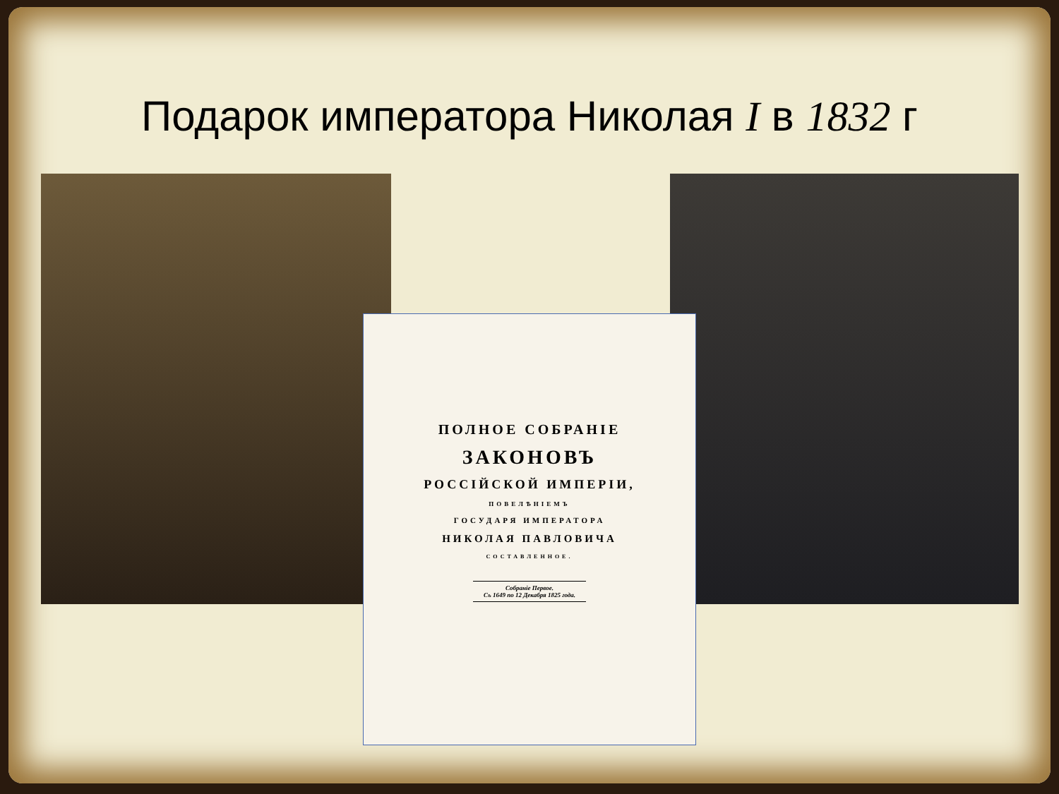Подарок императора Николая I в 1832 г
ПОЛНОЕ СОБРАНІЕ
ЗАКОНОВЪ
РОССІЙСКОЙ ИМПЕРІИ,
ПОВЕЛѢНІЕМЪ
ГОСУДАРЯ ИМПЕРАТОРА
НИКОЛАЯ ПАВЛОВИЧА
СОСТАВЛЕННОЕ.
Собраніе Первое.
Съ 1649 по 12 Декабря 1825 года.